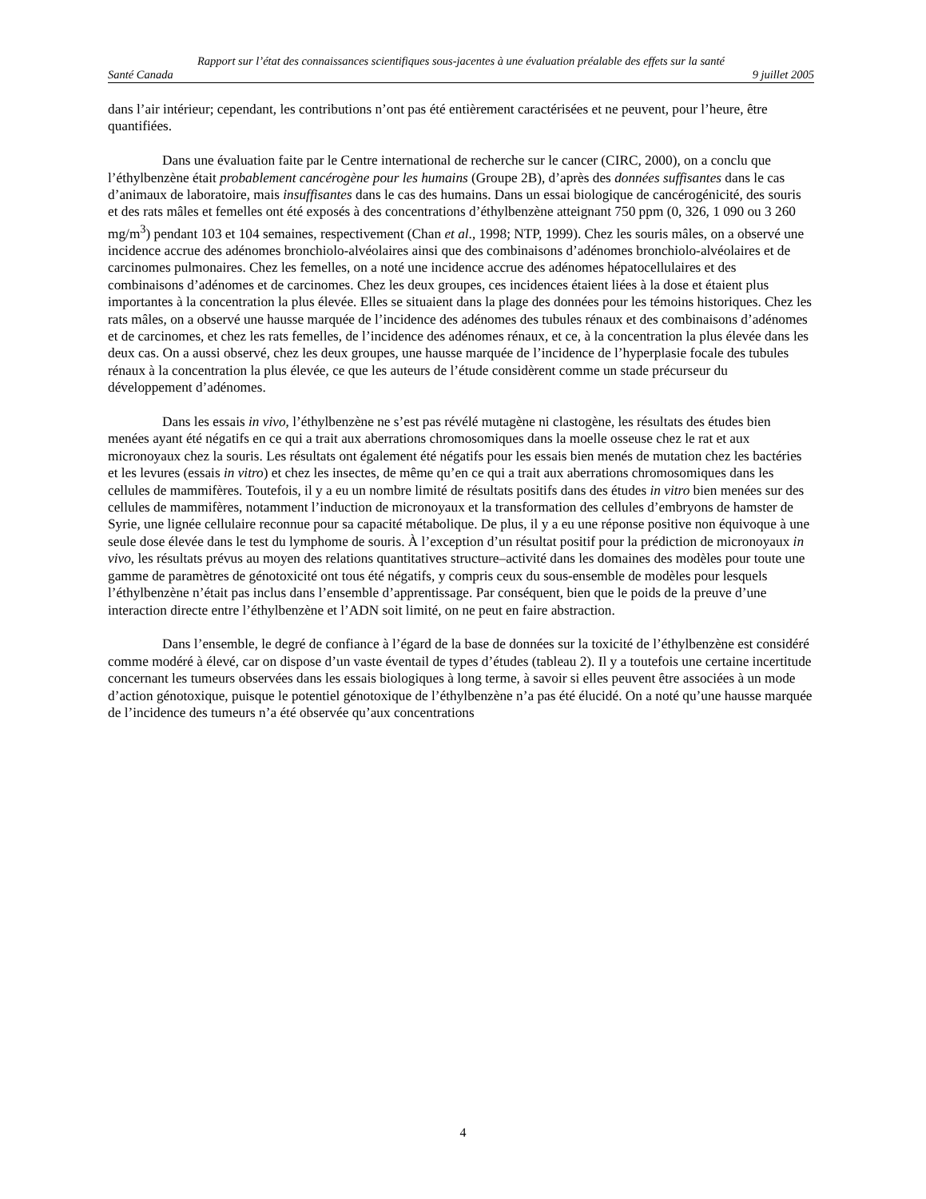Rapport sur l’état des connaissances scientifiques sous-jacentes à une évaluation préalable des effets sur la santé
Santé Canada 9 juillet 2005
dans l’air intérieur; cependant, les contributions n’ont pas été entièrement caractérisées et ne peuvent, pour l’heure, être quantifiées.
Dans une évaluation faite par le Centre international de recherche sur le cancer (CIRC, 2000), on a conclu que l’éthylbenzène était probablement cancérogène pour les humains (Groupe 2B), d’après des données suffisantes dans le cas d’animaux de laboratoire, mais insuffisantes dans le cas des humains. Dans un essai biologique de cancérogénicité, des souris et des rats mâles et femelles ont été exposés à des concentrations d’éthylbenzène atteignant 750 ppm (0, 326, 1 090 ou 3 260 mg/m<sup>3</sup>) pendant 103 et 104 semaines, respectivement (Chan et al., 1998; NTP, 1999). Chez les souris mâles, on a observé une incidence accrue des adénomes bronchiolo-alvéolaires ainsi que des combinaisons d’adénomes bronchiolo-alvéolaires et de carcinomes pulmonaires. Chez les femelles, on a noté une incidence accrue des adénomes hépatocellulaires et des combinaisons d’adénomes et de carcinomes. Chez les deux groupes, ces incidences étaient liées à la dose et étaient plus importantes à la concentration la plus élevée. Elles se situaient dans la plage des données pour les témoins historiques. Chez les rats mâles, on a observé une hausse marquée de l’incidence des adénomes des tubules rénaux et des combinaisons d’adénomes et de carcinomes, et chez les rats femelles, de l’incidence des adénomes rénaux, et ce, à la concentration la plus élevée dans les deux cas. On a aussi observé, chez les deux groupes, une hausse marquée de l’incidence de l’hyperplasie focale des tubules rénaux à la concentration la plus élevée, ce que les auteurs de l’étude considèrent comme un stade précurseur du développement d’adénomes.
Dans les essais in vivo, l’éthylbenzène ne s’est pas révélé mutagène ni clastogène, les résultats des études bien menées ayant été négatifs en ce qui a trait aux aberrations chromosomiques dans la moelle osseuse chez le rat et aux micronoyaux chez la souris. Les résultats ont également été négatifs pour les essais bien menés de mutation chez les bactéries et les levures (essais in vitro) et chez les insectes, de même qu’en ce qui a trait aux aberrations chromosomiques dans les cellules de mammifères. Toutefois, il y a eu un nombre limité de résultats positifs dans des études in vitro bien menées sur des cellules de mammifères, notamment l’induction de micronoyaux et la transformation des cellules d’embryons de hamster de Syrie, une lignée cellulaire reconnue pour sa capacité métabolique. De plus, il y a eu une réponse positive non équivoque à une seule dose élevée dans le test du lymphome de souris. À l’exception d’un résultat positif pour la prédiction de micronoyaux in vivo, les résultats prévus au moyen des relations quantitatives structure–activité dans les domaines des modèles pour toute une gamme de paramètres de génotoxicité ont tous été négatifs, y compris ceux du sous-ensemble de modèles pour lesquels l’éthylbenzène n’était pas inclus dans l’ensemble d’apprentissage. Par conséquent, bien que le poids de la preuve d’une interaction directe entre l’éthylbenzène et l’ADN soit limité, on ne peut en faire abstraction.
Dans l’ensemble, le degré de confiance à l’égard de la base de données sur la toxicité de l’éthylbenzène est considéré comme modéré à élevé, car on dispose d’un vaste éventail de types d’études (tableau 2). Il y a toutefois une certaine incertitude concernant les tumeurs observées dans les essais biologiques à long terme, à savoir si elles peuvent être associées à un mode d’action génotoxique, puisque le potentiel génotoxique de l’éthylbenzène n’a pas été élucidé. On a noté qu’une hausse marquée de l’incidence des tumeurs n’a été observée qu’aux concentrations
4